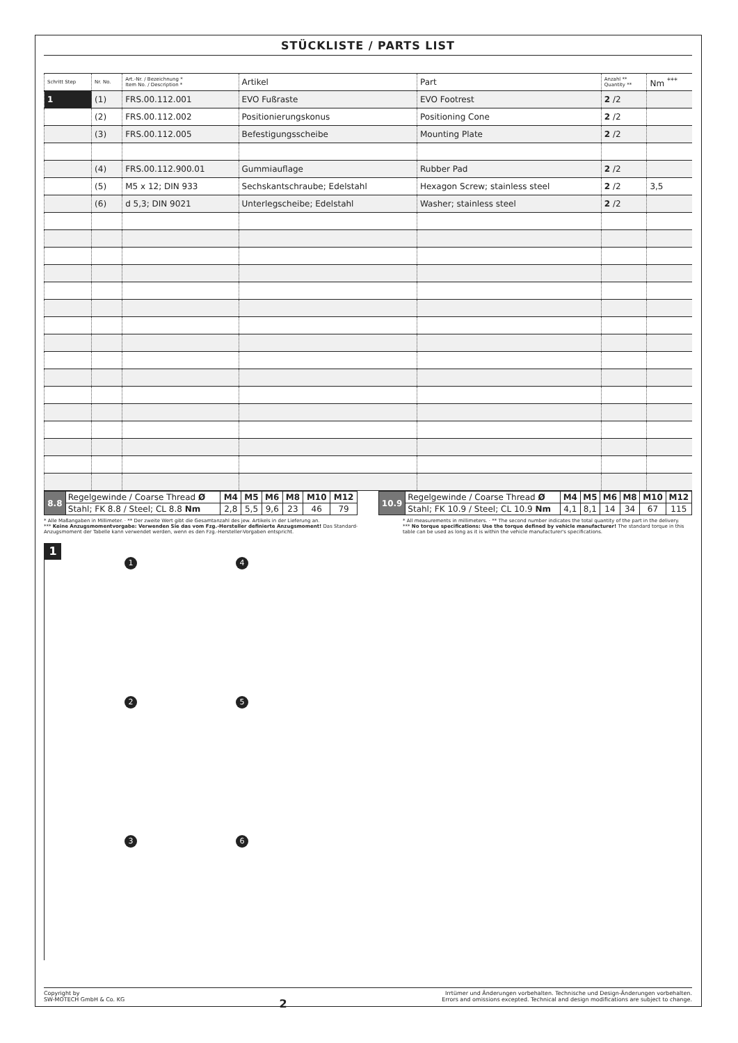STÜCKLISTE / PARTS LIST
| Schritt Step | Nr. No. | Art.-Nr. / Bezeichnung * Item No. / Description * | Artikel | Part | Anzahl ** Quantity ** | Nm <sup>***</sup> |
| --- | --- | --- | --- | --- | --- | --- |
| 1 | (1) | FRS.00.112.001 | EVO Fußraste | EVO Footrest | 2 /2 | |
| | (2) | FRS.00.112.002 | Positionierungskonus | Positioning Cone | 2 /2 | |
| | (3) | FRS.00.112.005 | Befestigungsscheibe | Mounting Plate | 2 /2 | |
| | (4) | FRS.00.112.900.01 | Gummiauflage | Rubber Pad | 2 /2 | |
| | (5) | M5 x 12; DIN 933 | Sechskantschraube; Edelstahl | Hexagon Screw; stainless steel | 2 /2 | 3,5 |
| | (6) | d 5,3; DIN 9021 | Unterlegscheibe; Edelstahl | Washer; stainless steel | 2 /2 | |
| 8.8 | Regelgewinde / Coarse Thread Ø | M4 | M5 | M6 | M8 | M10 | M12 |
| | Stahl; FK 8.8 / Steel; CL 8.8 Nm | 2,8 | 5,5 | 9,6 | 23 | 46 | 79 |
| 10.9 | Regelgewinde / Coarse Thread Ø | M4 | M5 | M6 | M8 | M10 | M12 |
| | Stahl; FK 10.9 / Steel; CL 10.9 Nm | 4,1 | 8,1 | 14 | 34 | 67 | 115 |
* Alle Maßangaben in Millimeter. · ** Der zweite Wert gibt die Gesamtanzahl des jew. Artikels in der Lieferung an.
*** Keine Anzugsmomentvorgabe: Verwenden Sie das vom Fzg.-Hersteller definierte Anzugsmoment! Das Standard-Anzugsmoment der Tabelle kann verwendet werden, wenn es den Fzg.-Hersteller-Vorgaben entspricht.
* All measurements in millimeters. · ** The second number indicates the total quantity of the part in the delivery.
*** No torque specifications: Use the torque defined by vehicle manufacturer! The standard torque in this table can be used as long as it is within the vehicle manufacturer's specifications.
1
1
4
2
5
3
6
Copyright by
SW-MOTECH GmbH & Co. KG
2
Irrtümer und Änderungen vorbehalten. Technische und Design-Änderungen vorbehalten.
Errors and omissions excepted. Technical and design modifications are subject to change.